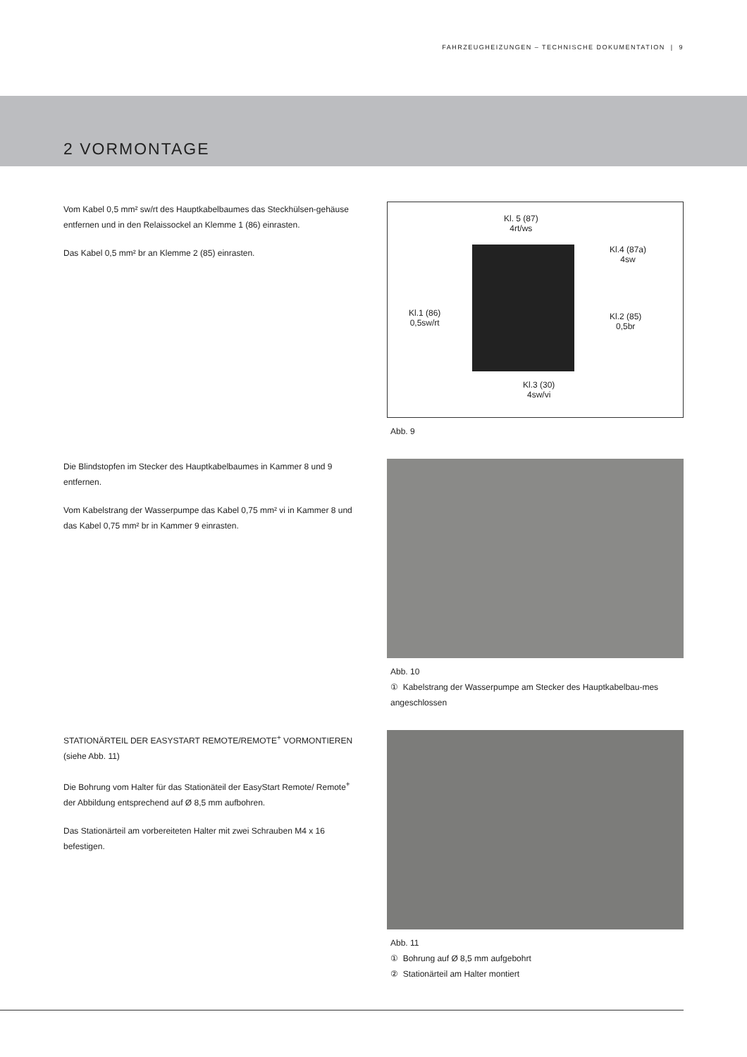FAHRZEUGHEIZUNGEN – TECHNISCHE DOKUMENTATION | 9
2 VORMONTAGE
Vom Kabel 0,5 mm² sw/rt des Hauptkabelbaumes das Steckhülsen-gehäuse entfernen und in den Relaissockel an Klemme 1 (86) einrasten.
Das Kabel 0,5 mm² br an Klemme 2 (85) einrasten.
Kl. 5 (87)
4rt/ws
Kl.4 (87a)
4sw
Kl.1 (86)
0,5sw/rt
Kl.2 (85)
0,5br
Kl.3 (30)
4sw/vi
Abb. 9
Die Blindstopfen im Stecker des Hauptkabelbaumes in Kammer 8 und 9 entfernen.
Vom Kabelstrang der Wasserpumpe das Kabel 0,75 mm² vi in Kammer 8 und das Kabel 0,75 mm² br in Kammer 9 einrasten.
Abb. 10
① Kabelstrang der Wasserpumpe am Stecker des Hauptkabelbau-mes angeschlossen
STATIONÄRTEIL DER EASYSTART REMOTE/REMOTE<sup>+</sup> VORMONTIEREN (siehe Abb. 11)
Die Bohrung vom Halter für das Stationäteil der EasyStart Remote/ Remote<sup>+</sup> der Abbildung entsprechend auf Ø 8,5 mm aufbohren.
Das Stationärteil am vorbereiteten Halter mit zwei Schrauben M4 x 16 befestigen.
Abb. 11
① Bohrung auf Ø 8,5 mm aufgebohrt
② Stationärteil am Halter montiert